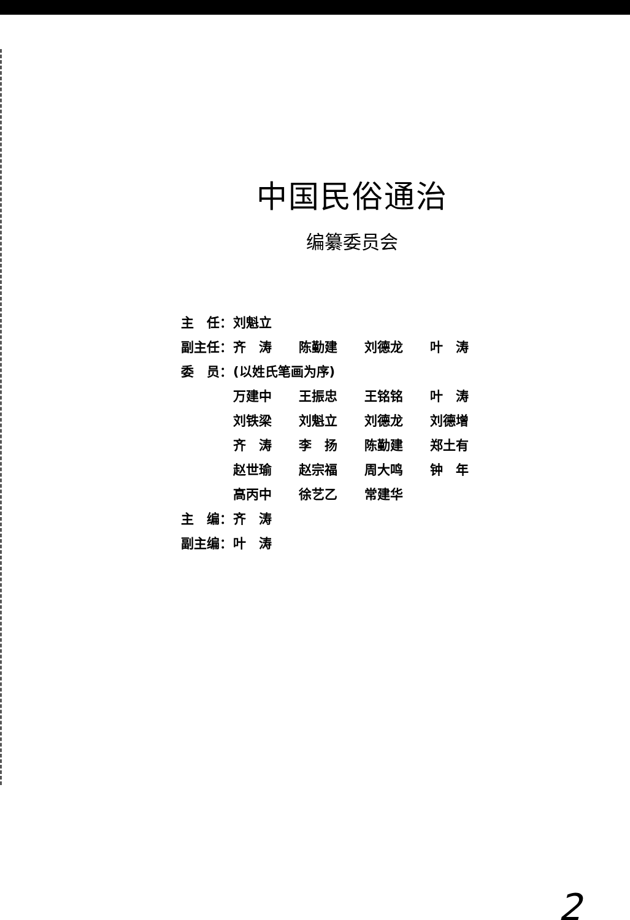中国民俗通治
编纂委员会
| 主 任： | 刘魁立 | | | |
| 副主任： | 齐 涛 | 陈勤建 | 刘德龙 | 叶 涛 |
| 委 员： | (以姓氏笔画为序) | | | |
| | 万建中 | 王振忠 | 王铭铭 | 叶 涛 |
| | 刘铁梁 | 刘魁立 | 刘德龙 | 刘德增 |
| | 齐 涛 | 李 扬 | 陈勤建 | 郑土有 |
| | 赵世瑜 | 赵宗福 | 周大鸣 | 钟 年 |
| | 高丙中 | 徐艺乙 | 常建华 | |
| 主 编： | 齐 涛 | | | |
| 副主编： | 叶 涛 | | | |
2